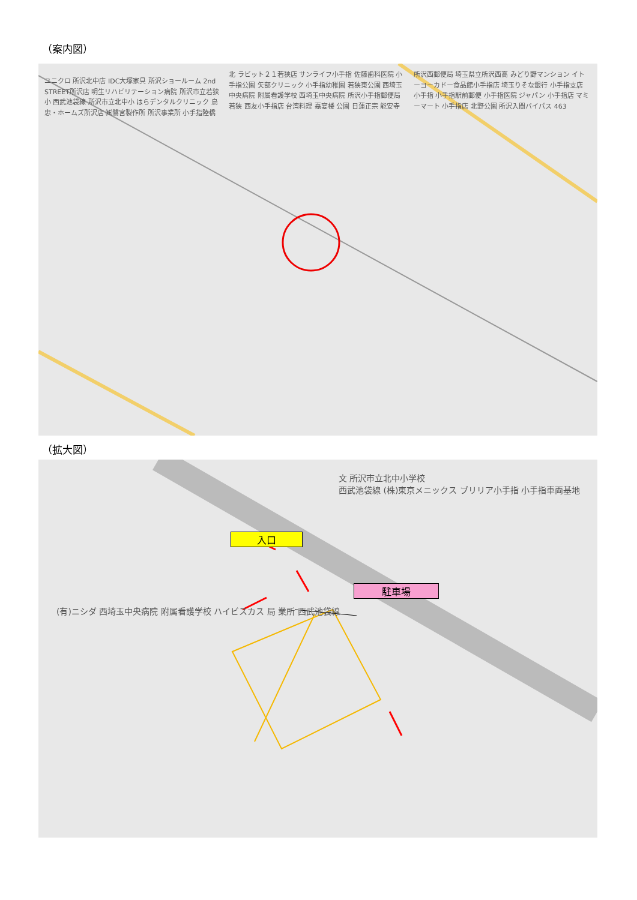（案内図）
ユニクロ 所沢北中店 IDC大塚家具 所沢ショールーム 2nd STREET所沢店 明生リハビリテーション病院 所沢市立若狭小 西武池袋線 所沢市立北中小 はらデンタルクリニック 鳥忠・ホームズ所沢店 ㈱鷺宮製作所 所沢事業所 小手指陸橋北 ラビット２１若狭店 サンライフ小手指 佐藤歯科医院 小手指公園 矢部クリニック 小手指幼稚園 若狭東公園 西埼玉中央病院 附属看護学校 西埼玉中央病院 所沢小手指郵便局 若狭 西友小手指店 台湾料理 嘉宴楼 公園 日蓮正宗 能安寺 所沢西郵便局 埼玉県立所沢西高 みどり野マンション イトーヨーカドー食品館小手指店 埼玉りそな銀行 小手指支店 小手指 小手指駅前郵便 小手指医院 ジャパン 小手指店 マミーマート 小手指店 北野公園 所沢入間バイパス 463
（拡大図）
文 所沢市立北中小学校
西武池袋線 (株)東京メニックス ブリリア小手指 小手指車両基地
入口
駐車場
(有)ニシダ 西埼玉中央病院 附属看護学校 ハイビスカス 局 業所 西武池袋線